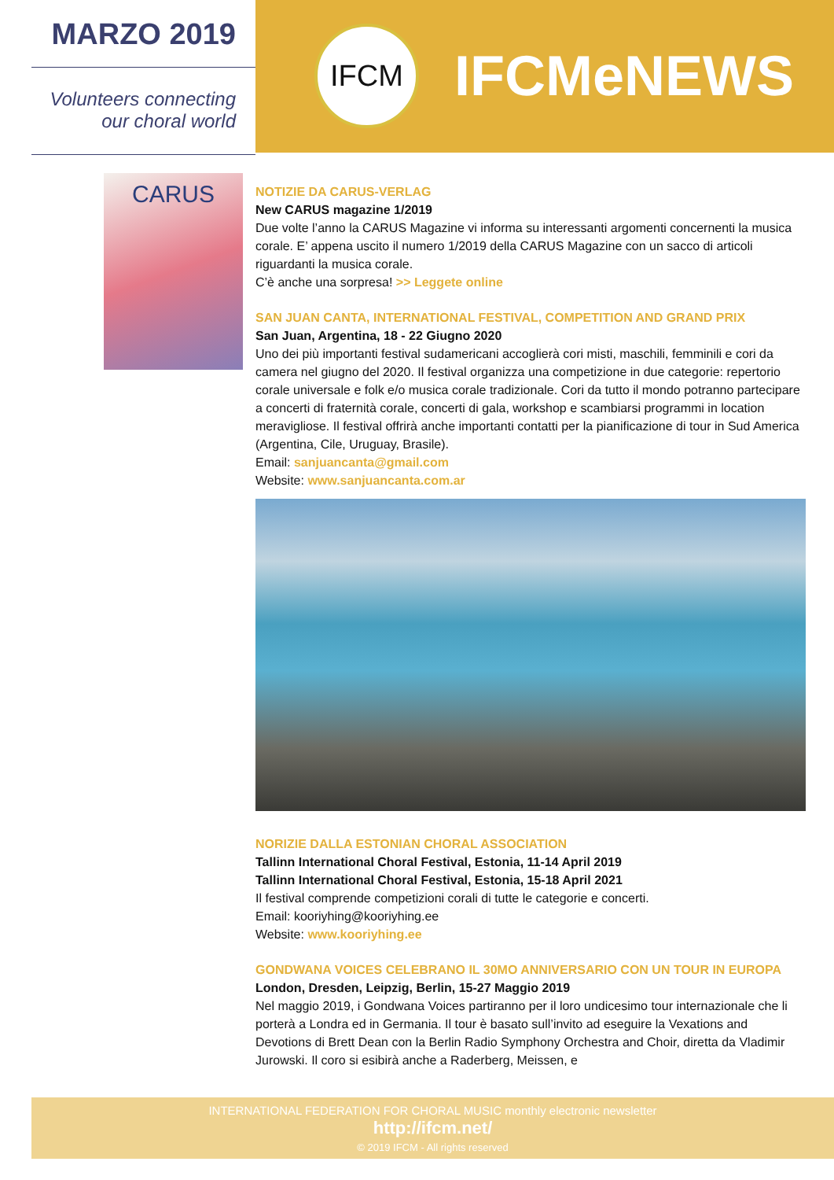MARZO 2019
Volunteers connecting
our choral world
IFCM
IFCMeNEWS
CARUS
NOTIZIE DA CARUS-VERLAG
New CARUS magazine 1/2019
Due volte l’anno la CARUS Magazine vi informa su interessanti argomenti concernenti la musica corale. E’ appena uscito il numero 1/2019 della CARUS Magazine con un sacco di articoli riguardanti la musica corale.
C’è anche una sorpresa! >> Leggete online
SAN JUAN CANTA, INTERNATIONAL FESTIVAL, COMPETITION AND GRAND PRIX
San Juan, Argentina, 18 - 22 Giugno 2020
Uno dei più importanti festival sudamericani accoglierà cori misti, maschili, femminili e cori da camera nel giugno del 2020. Il festival organizza una competizione in due categorie: repertorio corale universale e folk e/o musica corale tradizionale. Cori da tutto il mondo potranno partecipare a concerti di fraternità corale, concerti di gala, workshop e scambiarsi programmi in location meravigliose. Il festival offrirà anche importanti contatti per la pianificazione di tour in Sud America (Argentina, Cile, Uruguay, Brasile).
Email: sanjuancanta@gmail.com
Website: www.sanjuancanta.com.ar
NORIZIE DALLA ESTONIAN CHORAL ASSOCIATION
Tallinn International Choral Festival, Estonia, 11-14 April 2019
Tallinn International Choral Festival, Estonia, 15-18 April 2021
Il festival comprende competizioni corali di tutte le categorie e concerti.
Email: kooriyhing@kooriyhing.ee
Website: www.kooriyhing.ee
GONDWANA VOICES CELEBRANO IL 30MO ANNIVERSARIO CON UN TOUR IN EUROPA
London, Dresden, Leipzig, Berlin, 15-27 Maggio 2019
Nel maggio 2019, i Gondwana Voices partiranno per il loro undicesimo tour internazionale che li porterà a Londra ed in Germania. Il tour è basato sull’invito ad eseguire la Vexations and Devotions di Brett Dean con la Berlin Radio Symphony Orchestra and Choir, diretta da Vladimir Jurowski. Il coro si esibirà anche a Raderberg, Meissen, e
INTERNATIONAL FEDERATION FOR CHORAL MUSIC monthly electronic newsletter
http://ifcm.net/
© 2019 IFCM - All rights reserved